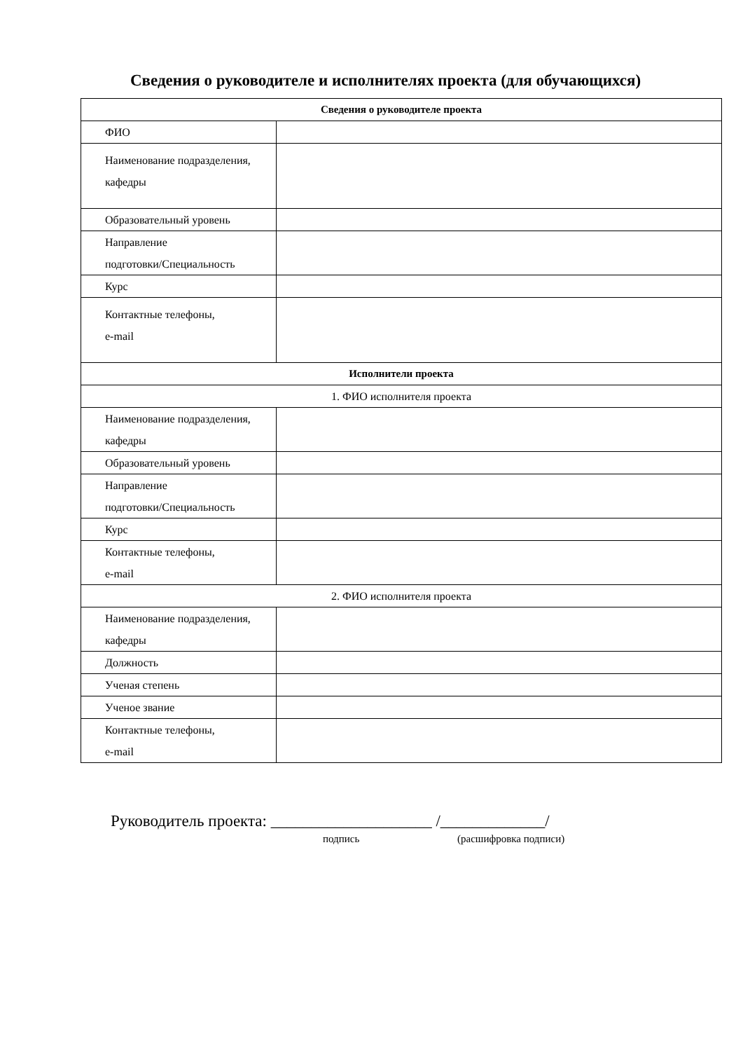Сведения о руководителе и исполнителях проекта (для обучающихся)
| Сведения о руководителе проекта | |
| --- | --- |
| ФИО | |
| Наименование подразделения, кафедры | |
| Образовательный уровень | |
| Направление подготовки/Специальность | |
| Курс | |
| Контактные телефоны, e-mail | |
| Исполнители проекта | |
| 1. ФИО исполнителя проекта | |
| Наименование подразделения, кафедры | |
| Образовательный уровень | |
| Направление подготовки/Специальность | |
| Курс | |
| Контактные телефоны, e-mail | |
| 2. ФИО исполнителя проекта | |
| Наименование подразделения, кафедры | |
| Должность | |
| Ученая степень | |
| Ученое звание | |
| Контактные телефоны, e-mail | |
Руководитель проекта: ____________________ /_____________/
подпись (расшифровка подписи)